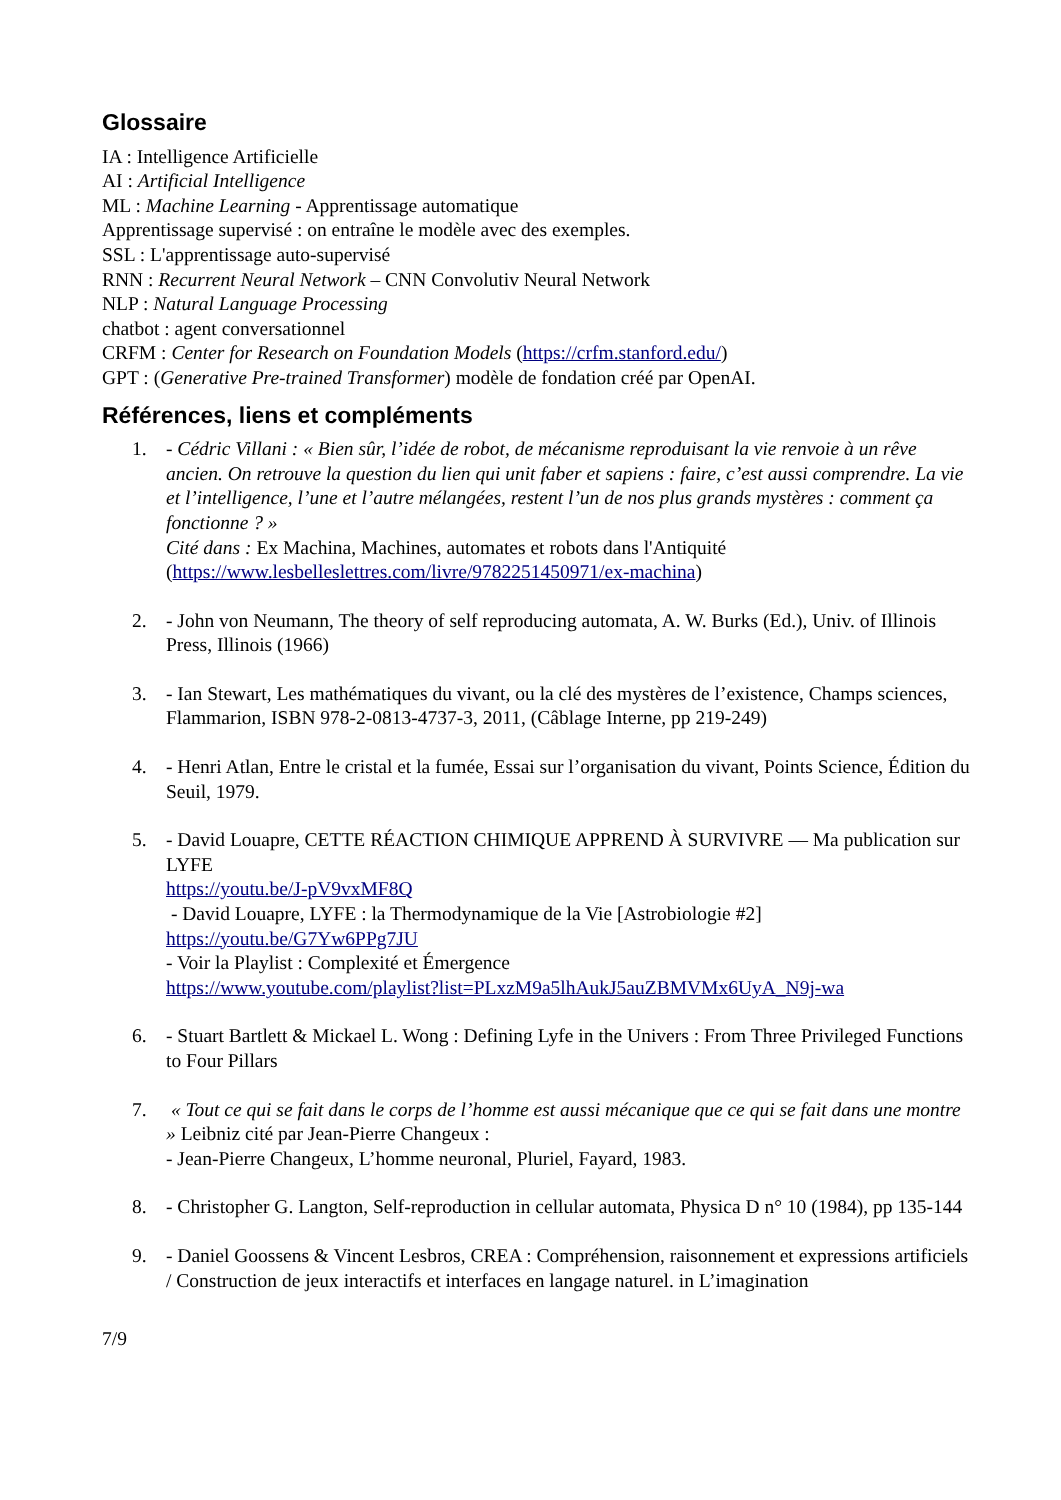Glossaire
IA : Intelligence Artificielle
AI : Artificial Intelligence
ML : Machine Learning - Apprentissage automatique
Apprentissage supervisé : on entraîne le modèle avec des exemples.
SSL : L'apprentissage auto-supervisé
RNN : Recurrent Neural Network – CNN Convolutiv Neural Network
NLP : Natural Language Processing
chatbot : agent conversationnel
CRFM : Center for Research on Foundation Models (https://crfm.stanford.edu/)
GPT : (Generative Pre-trained Transformer) modèle de fondation créé par OpenAI.
Références, liens et compléments
1. - Cédric Villani : « Bien sûr, l’idée de robot, de mécanisme reproduisant la vie renvoie à un rêve ancien. On retrouve la question du lien qui unit faber et sapiens : faire, c’est aussi comprendre. La vie et l’intelligence, l’une et l’autre mélangées, restent l’un de nos plus grands mystères : comment ça fonctionne ? »
Cité dans : Ex Machina, Machines, automates et robots dans l'Antiquité (https://www.lesbelleslettres.com/livre/9782251450971/ex-machina)
2. - John von Neumann, The theory of self reproducing automata, A. W. Burks (Ed.), Univ. of Illinois Press, Illinois (1966)
3. - Ian Stewart, Les mathématiques du vivant, ou la clé des mystères de l’existence, Champs sciences, Flammarion, ISBN 978-2-0813-4737-3, 2011, (Câblage Interne, pp 219-249)
4. - Henri Atlan, Entre le cristal et la fumée, Essai sur l’organisation du vivant, Points Science, Édition du Seuil, 1979.
5. - David Louapre, CETTE RÉACTION CHIMIQUE APPREND À SURVIVRE — Ma publication sur LYFE
https://youtu.be/J-pV9vxMF8Q
- David Louapre, LYFE : la Thermodynamique de la Vie [Astrobiologie #2]
https://youtu.be/G7Yw6PPg7JU
- Voir la Playlist : Complexité et Émergence
https://www.youtube.com/playlist?list=PLxzM9a5lhAukJ5auZBMVMx6UyA_N9j-wa
6. - Stuart Bartlett & Mickael L. Wong : Defining Lyfe in the Univers : From Three Privileged Functions to Four Pillars
7. « Tout ce qui se fait dans le corps de l’homme est aussi mécanique que ce qui se fait dans une montre » Leibniz cité par Jean-Pierre Changeux :
- Jean-Pierre Changeux, L’homme neuronal, Pluriel, Fayard, 1983.
8. - Christopher G. Langton, Self-reproduction in cellular automata, Physica D n° 10 (1984), pp 135-144
9. - Daniel Goossens & Vincent Lesbros, CREA : Compréhension, raisonnement et expressions artificiels / Construction de jeux interactifs et interfaces en langage naturel. in L’imagination
7/9